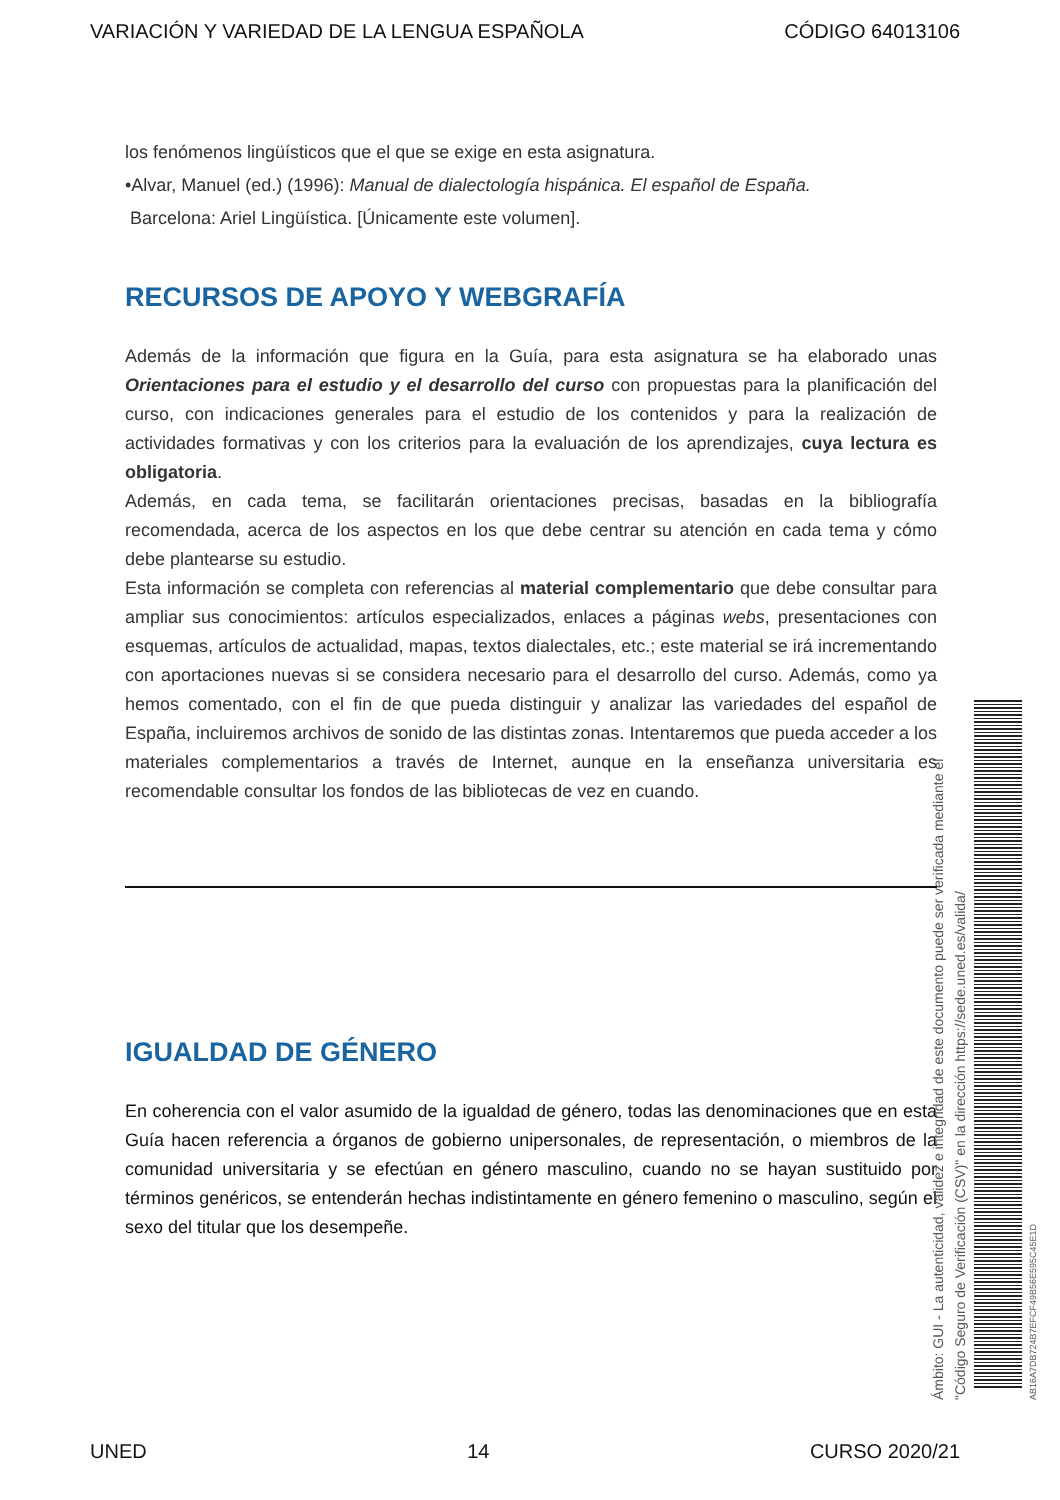VARIACIÓN Y VARIEDAD DE LA LENGUA ESPAÑOLA CÓDIGO 64013106
los fenómenos lingüísticos que el que se exige en esta asignatura.
•Alvar, Manuel (ed.) (1996): Manual de dialectología hispánica. El español de España.
Barcelona: Ariel Lingüística. [Únicamente este volumen].
RECURSOS DE APOYO Y WEBGRAFÍA
Además de la información que figura en la Guía, para esta asignatura se ha elaborado unas Orientaciones para el estudio y el desarrollo del curso con propuestas para la planificación del curso, con indicaciones generales para el estudio de los contenidos y para la realización de actividades formativas y con los criterios para la evaluación de los aprendizajes, cuya lectura es obligatoria.
Además, en cada tema, se facilitarán orientaciones precisas, basadas en la bibliografía recomendada, acerca de los aspectos en los que debe centrar su atención en cada tema y cómo debe plantearse su estudio.
Esta información se completa con referencias al material complementario que debe consultar para ampliar sus conocimientos: artículos especializados, enlaces a páginas webs, presentaciones con esquemas, artículos de actualidad, mapas, textos dialectales, etc.; este material se irá incrementando con aportaciones nuevas si se considera necesario para el desarrollo del curso. Además, como ya hemos comentado, con el fin de que pueda distinguir y analizar las variedades del español de España, incluiremos archivos de sonido de las distintas zonas. Intentaremos que pueda acceder a los materiales complementarios a través de Internet, aunque en la enseñanza universitaria es recomendable consultar los fondos de las bibliotecas de vez en cuando.
IGUALDAD DE GÉNERO
En coherencia con el valor asumido de la igualdad de género, todas las denominaciones que en esta Guía hacen referencia a órganos de gobierno unipersonales, de representación, o miembros de la comunidad universitaria y se efectúan en género masculino, cuando no se hayan sustituido por términos genéricos, se entenderán hechas indistintamente en género femenino o masculino, según el sexo del titular que los desempeñe.
Ámbito: GUI - La autenticidad, validez e integridad de este documento puede ser verificada mediante el
"Código Seguro de Verificación (CSV)" en la dirección https://sede.uned.es/valida/
AB16A7DB724B7EFCF49B56E595C45E1D
UNED 14 CURSO 2020/21